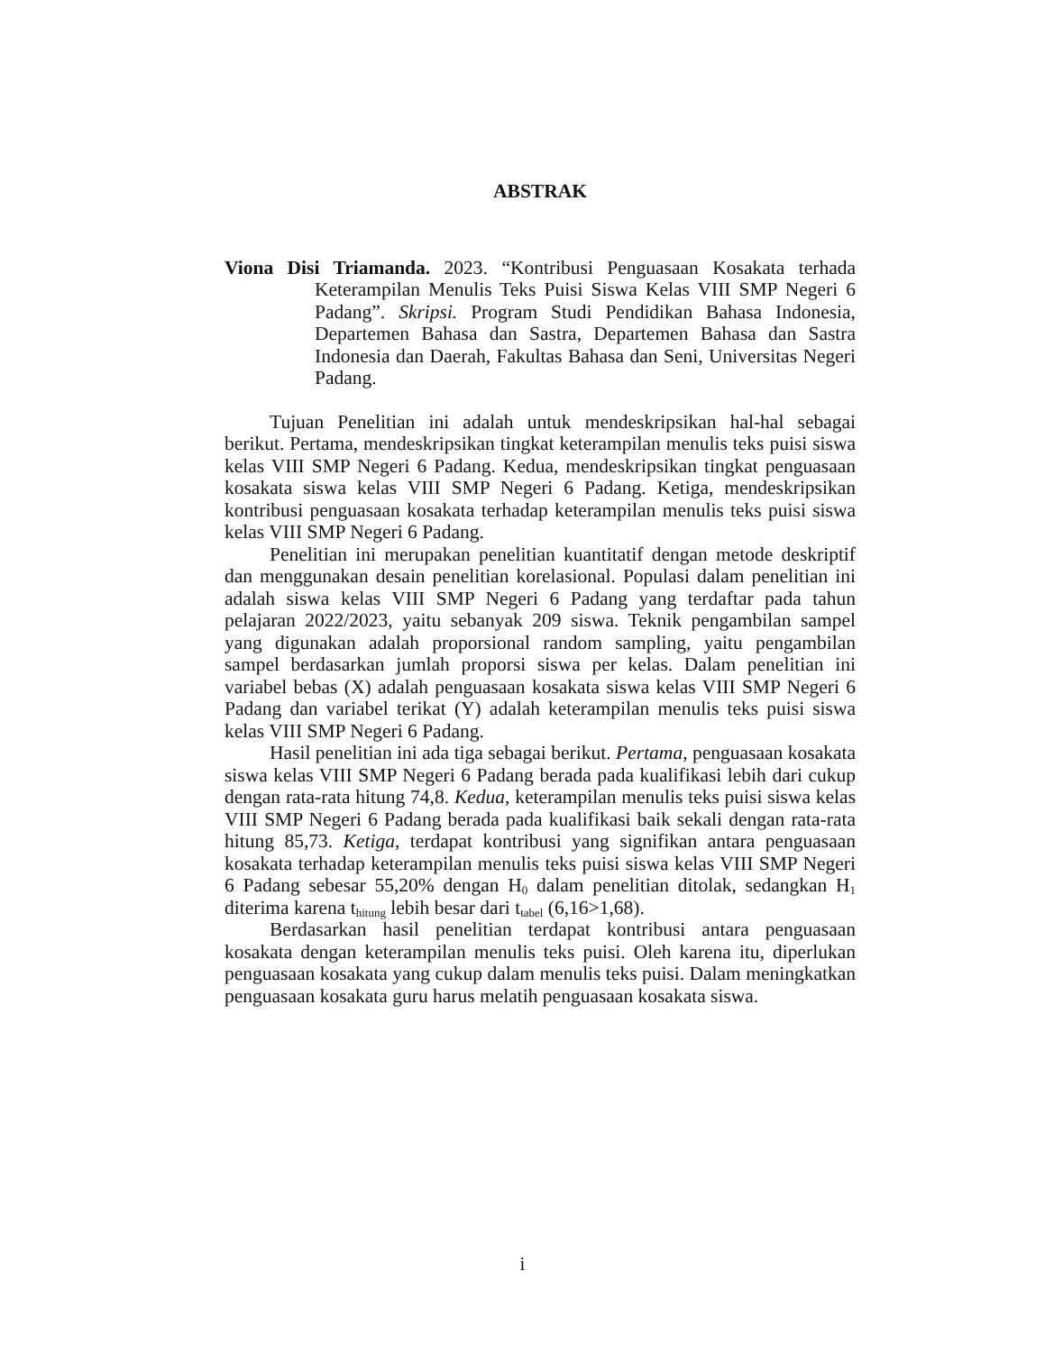ABSTRAK
Viona Disi Triamanda. 2023. “Kontribusi Penguasaan Kosakata terhada Keterampilan Menulis Teks Puisi Siswa Kelas VIII SMP Negeri 6 Padang”. Skripsi. Program Studi Pendidikan Bahasa Indonesia, Departemen Bahasa dan Sastra, Departemen Bahasa dan Sastra Indonesia dan Daerah, Fakultas Bahasa dan Seni, Universitas Negeri Padang.
Tujuan Penelitian ini adalah untuk mendeskripsikan hal-hal sebagai berikut. Pertama, mendeskripsikan tingkat keterampilan menulis teks puisi siswa kelas VIII SMP Negeri 6 Padang. Kedua, mendeskripsikan tingkat penguasaan kosakata siswa kelas VIII SMP Negeri 6 Padang. Ketiga, mendeskripsikan kontribusi penguasaan kosakata terhadap keterampilan menulis teks puisi siswa kelas VIII SMP Negeri 6 Padang.
Penelitian ini merupakan penelitian kuantitatif dengan metode deskriptif dan menggunakan desain penelitian korelasional. Populasi dalam penelitian ini adalah siswa kelas VIII SMP Negeri 6 Padang yang terdaftar pada tahun pelajaran 2022/2023, yaitu sebanyak 209 siswa. Teknik pengambilan sampel yang digunakan adalah proporsional random sampling, yaitu pengambilan sampel berdasarkan jumlah proporsi siswa per kelas. Dalam penelitian ini variabel bebas (X) adalah penguasaan kosakata siswa kelas VIII SMP Negeri 6 Padang dan variabel terikat (Y) adalah keterampilan menulis teks puisi siswa kelas VIII SMP Negeri 6 Padang.
Hasil penelitian ini ada tiga sebagai berikut. Pertama, penguasaan kosakata siswa kelas VIII SMP Negeri 6 Padang berada pada kualifikasi lebih dari cukup dengan rata-rata hitung 74,8. Kedua, keterampilan menulis teks puisi siswa kelas VIII SMP Negeri 6 Padang berada pada kualifikasi baik sekali dengan rata-rata hitung 85,73. Ketiga, terdapat kontribusi yang signifikan antara penguasaan kosakata terhadap keterampilan menulis teks puisi siswa kelas VIII SMP Negeri 6 Padang sebesar 55,20% dengan H<sub>0</sub> dalam penelitian ditolak, sedangkan H<sub>1</sub> diterima karena t<sub>hitung</sub> lebih besar dari t<sub>tabel</sub> (6,16>1,68).
Berdasarkan hasil penelitian terdapat kontribusi antara penguasaan kosakata dengan keterampilan menulis teks puisi. Oleh karena itu, diperlukan penguasaan kosakata yang cukup dalam menulis teks puisi. Dalam meningkatkan penguasaan kosakata guru harus melatih penguasaan kosakata siswa.
i